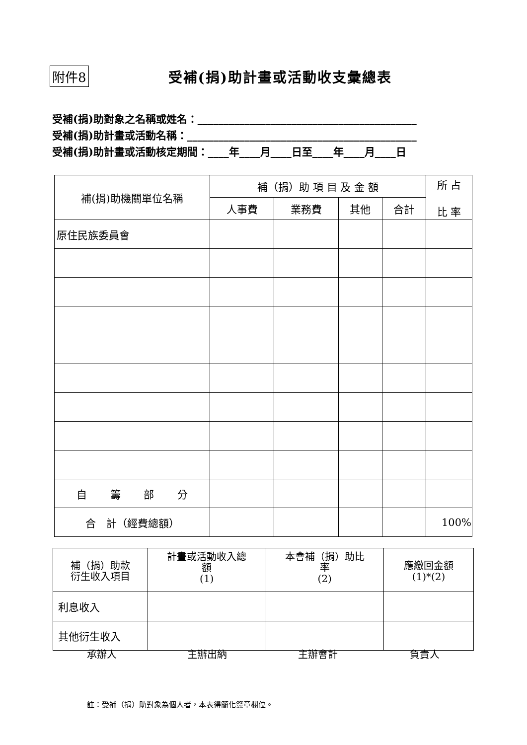附件8 受補(捐)助計畫或活動收支彙總表
受補(捐)助對象之名稱或姓名：__________________________________________
受補(捐)助計畫或活動名稱：____________________________________________
受補(捐)助計畫或活動核定期間：____年____月____日至____年____月____日
| 補(捐)助機關單位名稱 | 補（捐）助 項 目 及 金 額 | | | | 所 占 比 率 |
| --- | --- | --- | --- | --- | --- |
| | 人事費 | 業務費 | 其他 | 合計 | |
| 原住民族委員會 | | | | | |
| 自 籌 部 分 | | | | | |
| 合 計（經費總額） | | | | | 100% |
| 補（捐）助款 衍生收入項目 | 計畫或活動收入總 額 (1) | 本會補（捐）助比 率 (2) | 應繳回金額 (1)*(2) |
| --- | --- | --- | --- |
| 利息收入 | | | |
| 其他衍生收入 | | | |
承辦人 主辦出納 主辦會計 負責人
註：受補（捐）助對象為個人者，本表得簡化簽章欄位。